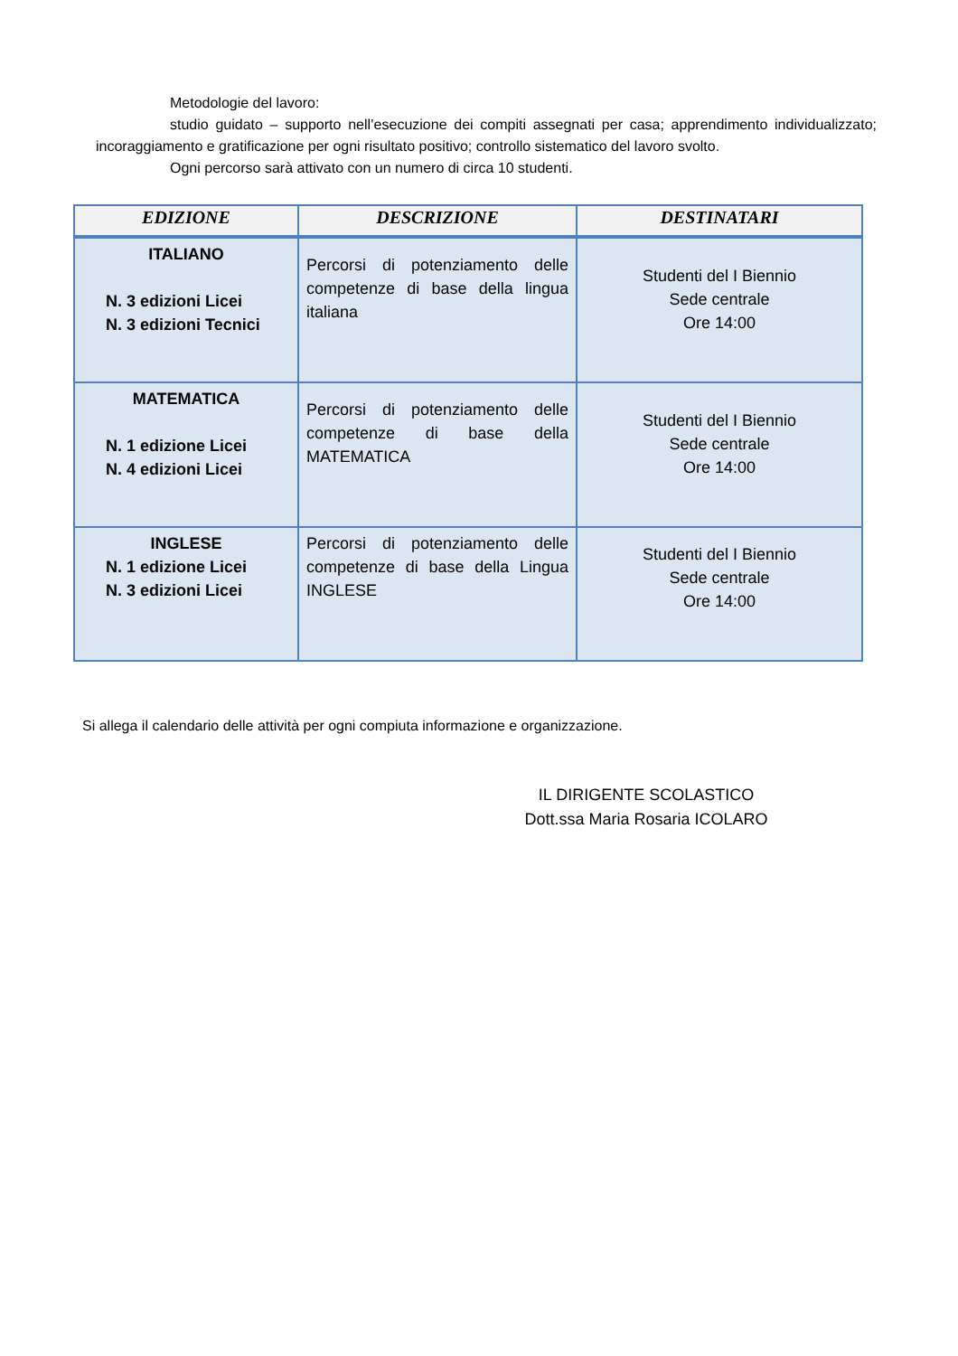Metodologie del lavoro:
studio guidato – supporto nell’esecuzione dei compiti assegnati per casa; apprendimento individualizzato; incoraggiamento e gratificazione per ogni risultato positivo; controllo sistematico del lavoro svolto.
Ogni percorso sarà attivato con un numero di circa 10 studenti.
| EDIZIONE | DESCRIZIONE | DESTINATARI |
| --- | --- | --- |
| ITALIANO N. 3 edizioni Licei N. 3 edizioni Tecnici | Percorsi di potenziamento delle competenze di base della lingua italiana | Studenti del I Biennio Sede centrale Ore 14:00 |
| MATEMATICA N. 1 edizione Licei N. 4 edizioni Licei | Percorsi di potenziamento delle competenze di base della MATEMATICA | Studenti del I Biennio Sede centrale Ore 14:00 |
| INGLESE N. 1 edizione Licei N. 3 edizioni Licei | Percorsi di potenziamento delle competenze di base della Lingua INGLESE | Studenti del I Biennio Sede centrale Ore 14:00 |
Si allega il calendario delle attività per ogni compiuta informazione e organizzazione.
IL DIRIGENTE SCOLASTICO
Dott.ssa Maria Rosaria ICOLARO